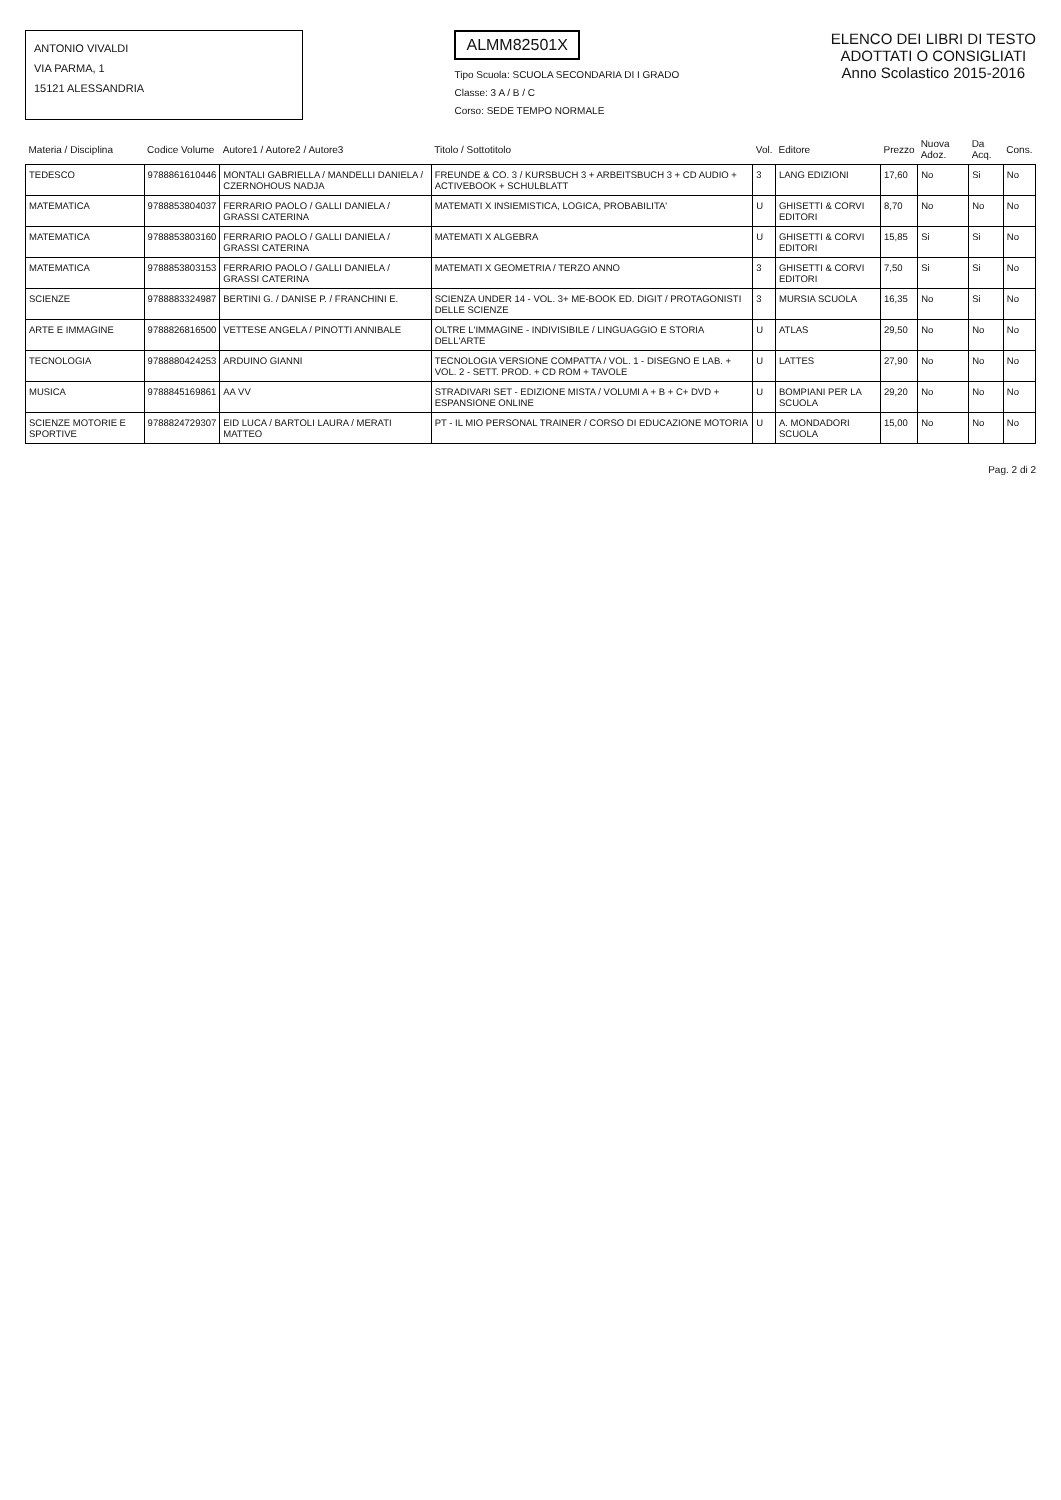ANTONIO VIVALDI
VIA PARMA, 1
15121 ALESSANDRIA
ALMM82501X
Tipo Scuola: SCUOLA SECONDARIA DI I GRADO
Classe: 3 A / B / C
Corso: SEDE TEMPO NORMALE
ELENCO DEI LIBRI DI TESTO
ADOTTATI O CONSIGLIATI
Anno Scolastico 2015-2016
| Materia / Disciplina | Codice Volume | Autore1 / Autore2 / Autore3 | Titolo / Sottotitolo | Vol. | Editore | Prezzo | Nuova Adoz. | Da Acq. | Cons. |
| --- | --- | --- | --- | --- | --- | --- | --- | --- | --- |
| TEDESCO | 9788861610446 | MONTALI GABRIELLA / MANDELLI DANIELA / CZERNOHOUS NADJA | FREUNDE & CO. 3 / KURSBUCH 3 + ARBEITSBUCH 3 + CD AUDIO + ACTIVEBOOK + SCHULBLATT | 3 | LANG EDIZIONI | 17,60 | No | Si | No |
| MATEMATICA | 9788853804037 | FERRARIO PAOLO / GALLI DANIELA / GRASSI CATERINA | MATEMATI X INSIEMISTICA, LOGICA, PROBABILITA' | U | GHISETTI & CORVI EDITORI | 8,70 | No | No | No |
| MATEMATICA | 9788853803160 | FERRARIO PAOLO / GALLI DANIELA / GRASSI CATERINA | MATEMATI X ALGEBRA | U | GHISETTI & CORVI EDITORI | 15,85 | Si | Si | No |
| MATEMATICA | 9788853803153 | FERRARIO PAOLO / GALLI DANIELA / GRASSI CATERINA | MATEMATI X GEOMETRIA / TERZO ANNO | 3 | GHISETTI & CORVI EDITORI | 7,50 | Si | Si | No |
| SCIENZE | 9788883324987 | BERTINI G. / DANISE P. / FRANCHINI E. | SCIENZA UNDER 14 - VOL. 3+ ME-BOOK ED. DIGIT / PROTAGONISTI DELLE SCIENZE | 3 | MURSIA SCUOLA | 16,35 | No | Si | No |
| ARTE E IMMAGINE | 9788826816500 | VETTESE ANGELA / PINOTTI ANNIBALE | OLTRE L'IMMAGINE - INDIVISIBILE / LINGUAGGIO E STORIA DELL'ARTE | U | ATLAS | 29,50 | No | No | No |
| TECNOLOGIA | 9788880424253 | ARDUINO GIANNI | TECNOLOGIA VERSIONE COMPATTA / VOL. 1 - DISEGNO E LAB. + VOL. 2 - SETT. PROD. + CD ROM + TAVOLE | U | LATTES | 27,90 | No | No | No |
| MUSICA | 9788845169861 | AA VV | STRADIVARI SET - EDIZIONE MISTA / VOLUMI A + B + C+ DVD + ESPANSIONE ONLINE | U | BOMPIANI PER LA SCUOLA | 29,20 | No | No | No |
| SCIENZE MOTORIE E SPORTIVE | 9788824729307 | EID LUCA / BARTOLI LAURA / MERATI MATTEO | PT - IL MIO PERSONAL TRAINER / CORSO DI EDUCAZIONE MOTORIA | U | A. MONDADORI SCUOLA | 15,00 | No | No | No |
Pag. 2 di 2